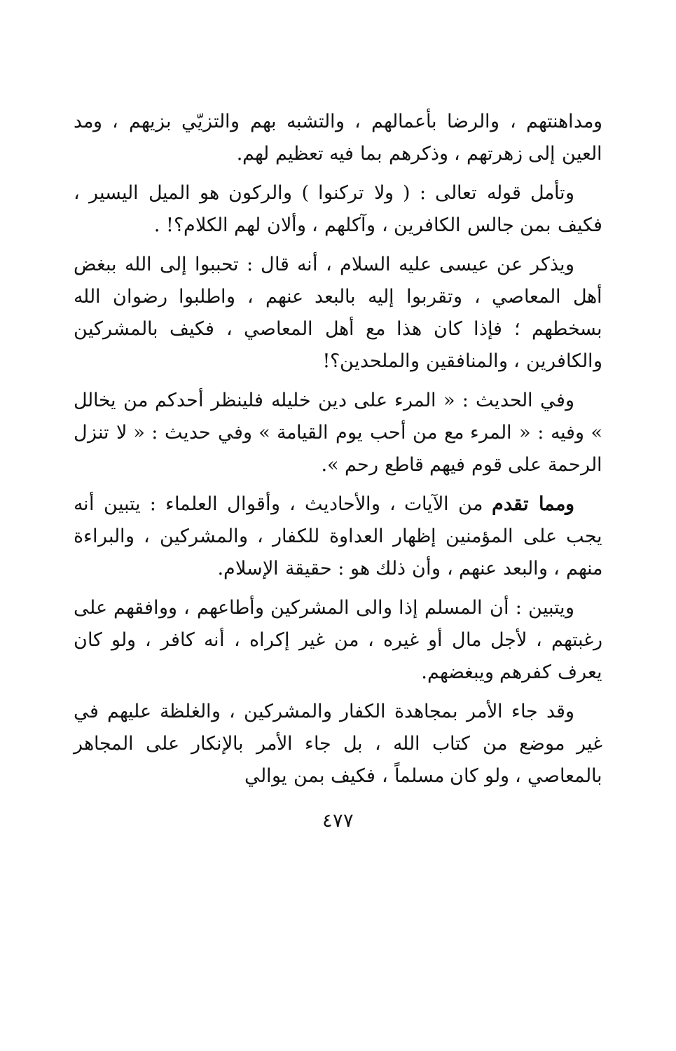ومداهنتهم ، والرضا بأعمالهم ، والتشبه بهم والتزيّي بزيهم ، ومد العين إلى زهرتهم ، وذكرهم بما فيه تعظيم لهم.
وتأمل قوله تعالى : ( ولا تركنوا ) والركون هو الميل اليسير ، فكيف بمن جالس الكافرين ، وآكلهم ، وألان لهم الكلام؟! .
ويذكر عن عيسى عليه السلام ، أنه قال : تحببوا إلى الله ببغض أهل المعاصي ، وتقربوا إليه بالبعد عنهم ، واطلبوا رضوان الله بسخطهم ؛ فإذا كان هذا مع أهل المعاصي ، فكيف بالمشركين والكافرين ، والمنافقين والملحدين؟!
وفي الحديث : « المرء على دين خليله فلينظر أحدكم من يخالل » وفيه : « المرء مع من أحب يوم القيامة » وفي حديث : « لا تنزل الرحمة على قوم فيهم قاطع رحم ».
ومما تقدم من الآيات ، والأحاديث ، وأقوال العلماء : يتبين أنه يجب على المؤمنين إظهار العداوة للكفار ، والمشركين ، والبراءة منهم ، والبعد عنهم ، وأن ذلك هو : حقيقة الإسلام.
ويتبين : أن المسلم إذا والى المشركين وأطاعهم ، ووافقهم على رغبتهم ، لأجل مال أو غيره ، من غير إكراه ، أنه كافر ، ولو كان يعرف كفرهم ويبغضهم.
وقد جاء الأمر بمجاهدة الكفار والمشركين ، والغلظة عليهم في غير موضع من كتاب الله ، بل جاء الأمر بالإنكار على المجاهر بالمعاصي ، ولو كان مسلماً ، فكيف بمن يوالي
٤٧٧